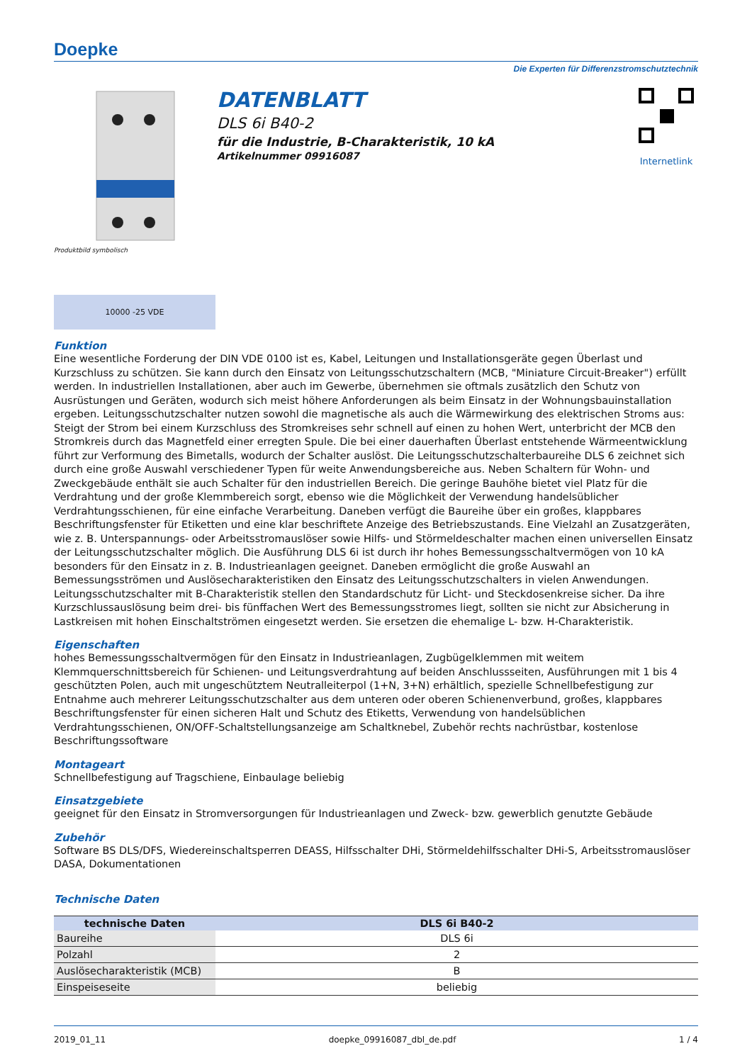Doepke
Die Experten für Differenzstromschutztechnik
Produktbild symbolisch
DATENBLATT
DLS 6i B40-2
für die Industrie, B-Charakteristik, 10 kA
Artikelnummer 09916087
Internetlink
10000 -25 VDE
Funktion
Eine wesentliche Forderung der DIN VDE 0100 ist es, Kabel, Leitungen und Installationsgeräte gegen Überlast und Kurzschluss zu schützen. Sie kann durch den Einsatz von Leitungsschutzschaltern (MCB, "Miniature Circuit-Breaker") erfüllt werden. In industriellen Installationen, aber auch im Gewerbe, übernehmen sie oftmals zusätzlich den Schutz von Ausrüstungen und Geräten, wodurch sich meist höhere Anforderungen als beim Einsatz in der Wohnungsbauinstallation ergeben. Leitungsschutzschalter nutzen sowohl die magnetische als auch die Wärmewirkung des elektrischen Stroms aus: Steigt der Strom bei einem Kurzschluss des Stromkreises sehr schnell auf einen zu hohen Wert, unterbricht der MCB den Stromkreis durch das Magnetfeld einer erregten Spule. Die bei einer dauerhaften Überlast entstehende Wärmeentwicklung führt zur Verformung des Bimetalls, wodurch der Schalter auslöst. Die Leitungsschutzschalterbaureihe DLS 6 zeichnet sich durch eine große Auswahl verschiedener Typen für weite Anwendungsbereiche aus. Neben Schaltern für Wohn- und Zweckgebäude enthält sie auch Schalter für den industriellen Bereich. Die geringe Bauhöhe bietet viel Platz für die Verdrahtung und der große Klemmbereich sorgt, ebenso wie die Möglichkeit der Verwendung handelsüblicher Verdrahtungsschienen, für eine einfache Verarbeitung. Daneben verfügt die Baureihe über ein großes, klappbares Beschriftungsfenster für Etiketten und eine klar beschriftete Anzeige des Betriebszustands. Eine Vielzahl an Zusatzgeräten, wie z. B. Unterspannungs- oder Arbeitsstromauslöser sowie Hilfs- und Störmeldeschalter machen einen universellen Einsatz der Leitungsschutzschalter möglich. Die Ausführung DLS 6i ist durch ihr hohes Bemessungsschaltvermögen von 10 kA besonders für den Einsatz in z. B. Industrieanlagen geeignet. Daneben ermöglicht die große Auswahl an Bemessungsströmen und Auslösecharakteristiken den Einsatz des Leitungsschutzschalters in vielen Anwendungen. Leitungsschutzschalter mit B-Charakteristik stellen den Standardschutz für Licht- und Steckdosenkreise sicher. Da ihre Kurzschlussauslösung beim drei- bis fünffachen Wert des Bemessungsstromes liegt, sollten sie nicht zur Absicherung in Lastkreisen mit hohen Einschaltströmen eingesetzt werden. Sie ersetzen die ehemalige L- bzw. H-Charakteristik.
Eigenschaften
hohes Bemessungsschaltvermögen für den Einsatz in Industrieanlagen, Zugbügelklemmen mit weitem Klemmquerschnittsbereich für Schienen- und Leitungsverdrahtung auf beiden Anschlussseiten, Ausführungen mit 1 bis 4 geschützten Polen, auch mit ungeschütztem Neutralleiterpol (1+N, 3+N) erhältlich, spezielle Schnellbefestigung zur Entnahme auch mehrerer Leitungsschutzschalter aus dem unteren oder oberen Schienenverbund, großes, klappbares Beschriftungsfenster für einen sicheren Halt und Schutz des Etiketts, Verwendung von handelsüblichen Verdrahtungsschienen, ON/OFF-Schaltstellungsanzeige am Schaltknebel, Zubehör rechts nachrüstbar, kostenlose Beschriftungssoftware
Montageart
Schnellbefestigung auf Tragschiene, Einbaulage beliebig
Einsatzgebiete
geeignet für den Einsatz in Stromversorgungen für Industrieanlagen und Zweck- bzw. gewerblich genutzte Gebäude
Zubehör
Software BS DLS/DFS, Wiedereinschaltsperren DEASS, Hilfsschalter DHi, Störmeldehilfsschalter DHi-S, Arbeitsstromauslöser DASA, Dokumentationen
Technische Daten
| technische Daten | DLS 6i B40-2 |
| --- | --- |
| Baureihe | DLS 6i |
| Polzahl | 2 |
| Auslösecharakteristik (MCB) | B |
| Einspeiseseite | beliebig |
2019_01_11 doepke_09916087_dbl_de.pdf 1 / 4